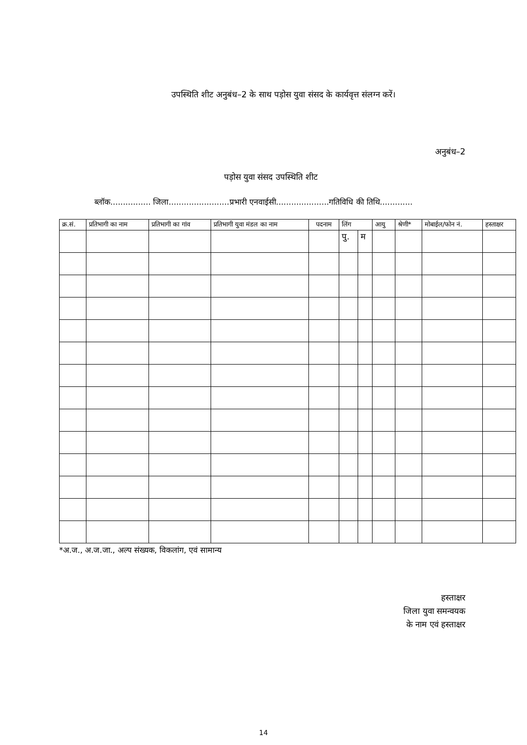उपस्थिति शीट अनुबंध–2 के साथ पड़ोस युवा संसद के कार्यवृत्त संलग्न करें।
अनुबंध–2
पड़ोस युवा संसद उपस्थिति शीट
ब्लॉक................ जिला........................प्रभारी एनवाईसी.....................गतिविधि की तिथि.............
| क्र.सं. | प्रतिभागी का नाम | प्रतिभागी का गांव | प्रतिभागी युवा मंडल का नाम | पदनाम | लिंग | | आयु | श्रेणी* | मोबाईल/फोन नं. | हस्ताक्षर | | | | | | | | | |
| --- | --- | --- | --- | --- | --- | --- | --- | --- | --- | --- | --- | --- | --- | --- | --- | --- | --- | --- | --- |
| | | | | | | | | | | | | | | पु. | म | | | | |
*अ.ज., अ.ज.जा., अल्प संख्यक, विकलांग, एवं सामान्य
हस्ताक्षर
जिला युवा समन्वयक
के नाम एवं हस्ताक्षर
14